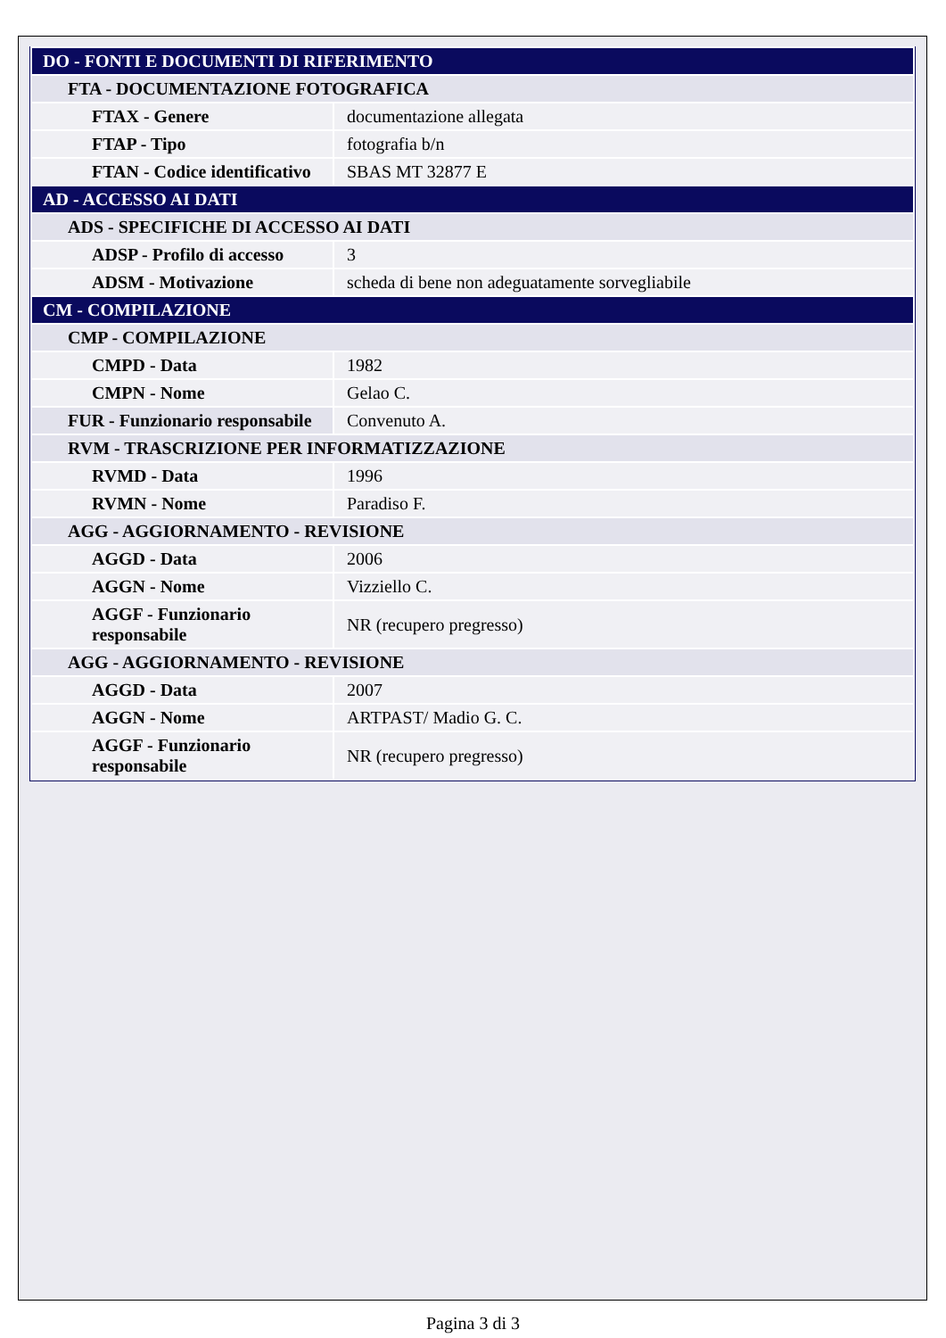| DO - FONTI E DOCUMENTI DI RIFERIMENTO | |
| FTA - DOCUMENTAZIONE FOTOGRAFICA | |
| FTAX - Genere | documentazione allegata |
| FTAP - Tipo | fotografia b/n |
| FTAN - Codice identificativo | SBAS MT 32877 E |
| AD - ACCESSO AI DATI | |
| ADS - SPECIFICHE DI ACCESSO AI DATI | |
| ADSP - Profilo di accesso | 3 |
| ADSM - Motivazione | scheda di bene non adeguatamente sorvegliabile |
| CM - COMPILAZIONE | |
| CMP - COMPILAZIONE | |
| CMPD - Data | 1982 |
| CMPN - Nome | Gelao C. |
| FUR - Funzionario responsabile | Convenuto A. |
| RVM - TRASCRIZIONE PER INFORMATIZZAZIONE | |
| RVMD - Data | 1996 |
| RVMN - Nome | Paradiso F. |
| AGG - AGGIORNAMENTO - REVISIONE | |
| AGGD - Data | 2006 |
| AGGN - Nome | Vizziello C. |
| AGGF - Funzionario responsabile | NR (recupero pregresso) |
| AGG - AGGIORNAMENTO - REVISIONE | |
| AGGD - Data | 2007 |
| AGGN - Nome | ARTPAST/ Madio G. C. |
| AGGF - Funzionario responsabile | NR (recupero pregresso) |
Pagina 3 di 3